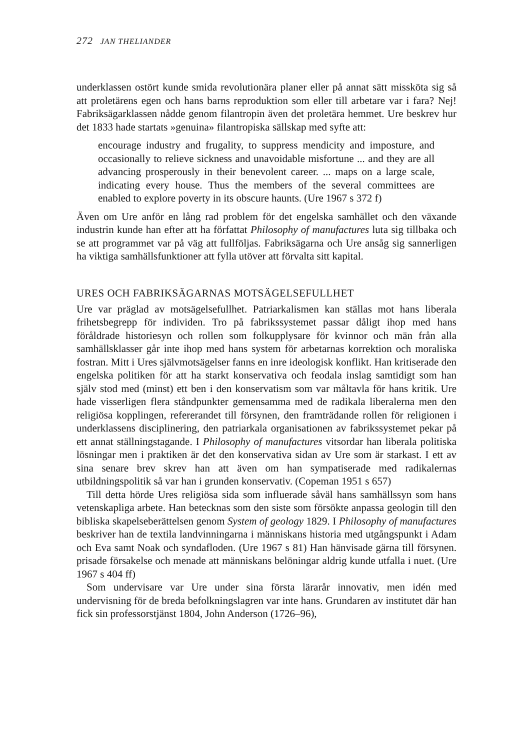272 JAN THELIANDER
underklassen ostört kunde smida revolutionära planer eller på annat sätt missköta sig så att proletärens egen och hans barns reproduktion som eller till arbetare var i fara? Nej! Fabriksägarklassen nådde genom filantropin även det proletära hemmet. Ure beskrev hur det 1833 hade startats »genuina» filantropiska sällskap med syfte att:
encourage industry and frugality, to suppress mendicity and imposture, and occasionally to relieve sickness and unavoidable misfortune ... and they are all advancing prosperously in their benevolent career. ... maps on a large scale, indicating every house. Thus the members of the several committees are enabled to explore poverty in its obscure haunts. (Ure 1967 s 372 f)
Även om Ure anför en lång rad problem för det engelska samhället och den växande industrin kunde han efter att ha författat Philosophy of manufactures luta sig tillbaka och se att programmet var på väg att fullföljas. Fabriksägarna och Ure ansåg sig sannerligen ha viktiga samhällsfunktioner att fylla utöver att förvalta sitt kapital.
URES OCH FABRIKSÄGARNAS MOTSÄGELSEFULLHET
Ure var präglad av motsägelsefullhet. Patriarkalismen kan ställas mot hans liberala frihetsbegrepp för individen. Tro på fabrikssystemet passar dåligt ihop med hans föråldrade historiesyn och rollen som folkupplysare för kvinnor och män från alla samhällsklasser går inte ihop med hans system för arbetarnas korrektion och moraliska fostran. Mitt i Ures självmotsägelser fanns en inre ideologisk konflikt. Han kritiserade den engelska politiken för att ha starkt konservativa och feodala inslag samtidigt som han själv stod med (minst) ett ben i den konservatism som var måltavla för hans kritik. Ure hade visserligen flera ståndpunkter gemensamma med de radikala liberalerna men den religiösa kopplingen, refererandet till försynen, den framträdande rollen för religionen i underklassens disciplinering, den patriarkala organisationen av fabrikssystemet pekar på ett annat ställningstagande. I Philosophy of manufactures vitsordar han liberala politiska lösningar men i praktiken är det den konservativa sidan av Ure som är starkast. I ett av sina senare brev skrev han att även om han sympatiserade med radikalernas utbildningspolitik så var han i grunden konservativ. (Copeman 1951 s 657)
Till detta hörde Ures religiösa sida som influerade såväl hans samhällssyn som hans vetenskapliga arbete. Han betecknas som den siste som försökte anpassa geologin till den bibliska skapelseberättelsen genom System of geology 1829. I Philosophy of manufactures beskriver han de textila landvinningarna i människans historia med utgångspunkt i Adam och Eva samt Noak och syndafloden. (Ure 1967 s 81) Han hänvisade gärna till försynen. prisade försakelse och menade att människans belöningar aldrig kunde utfalla i nuet. (Ure 1967 s 404 ff)
Som undervisare var Ure under sina första lärarår innovativ, men idén med undervisning för de breda befolkningslagren var inte hans. Grundaren av institutet där han fick sin professorstjänst 1804, John Anderson (1726–96),